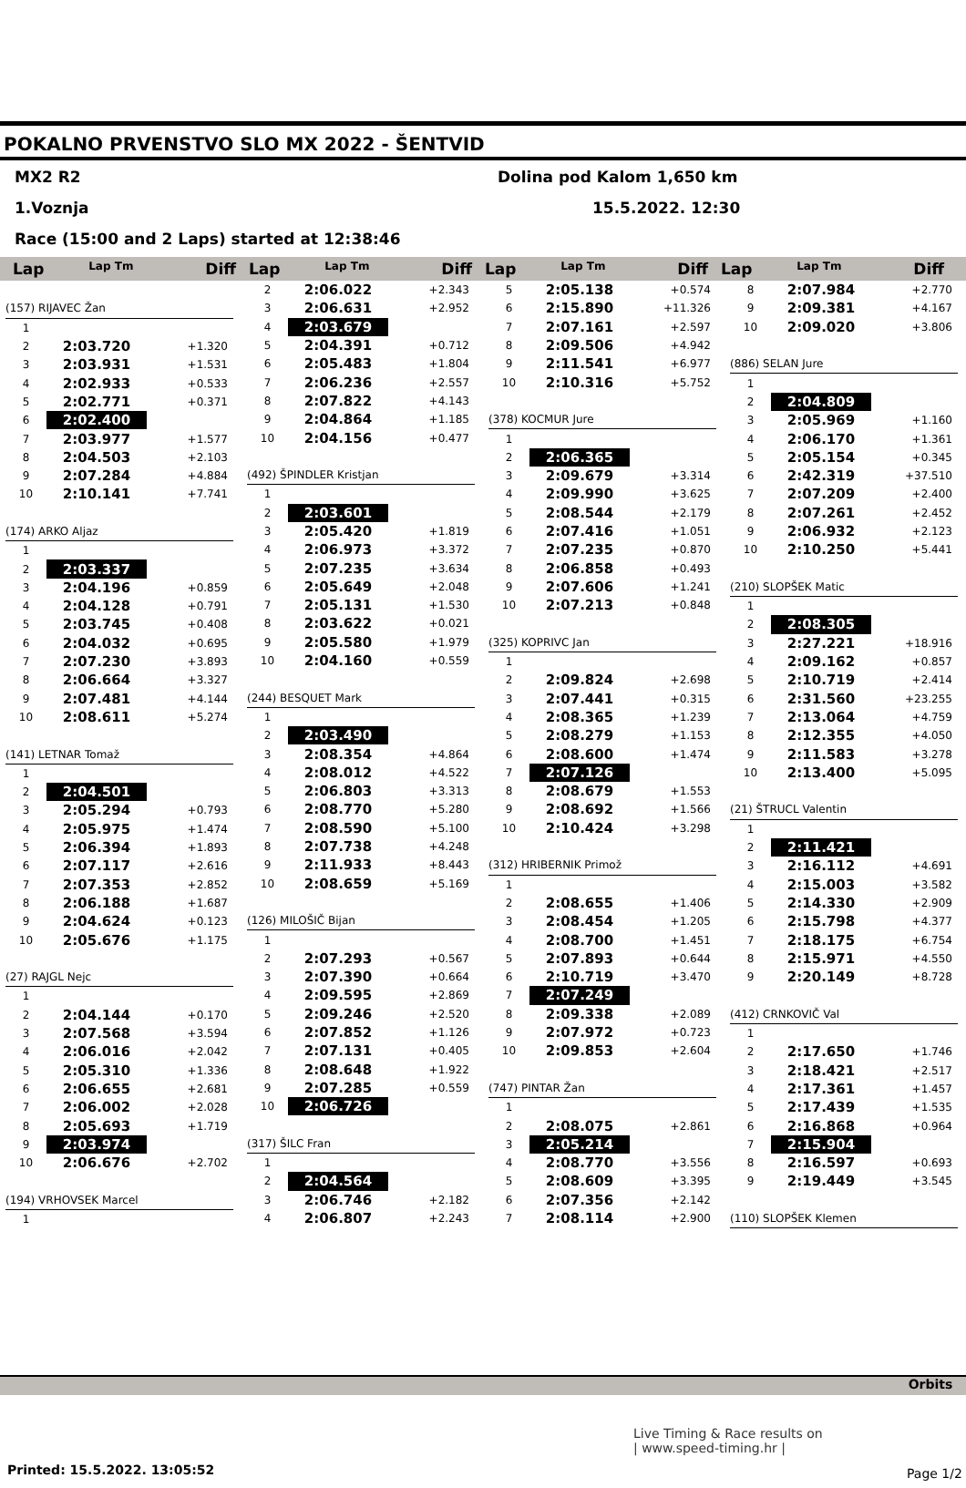POKALNO PRVENSTVO SLO MX 2022 - ŠENTVID
MX2 R2
Dolina pod Kalom 1,650 km
1.Voznja
15.5.2022. 12:30
Race (15:00 and 2 Laps) started at 12:38:46
Lap Lap Tm Diff Lap Lap Tm Diff Lap Lap Tm Diff Lap Lap Tm Diff
| (157) RIJAVEC Žan | | |
| 1 | | |
| 2 | 2:03.720 | +1.320 |
| 3 | 2:03.931 | +1.531 |
| 4 | 2:02.933 | +0.533 |
| 5 | 2:02.771 | +0.371 |
| 6 | 2:02.400 | |
| 7 | 2:03.977 | +1.577 |
| 8 | 2:04.503 | +2.103 |
| 9 | 2:07.284 | +4.884 |
| 10 | 2:10.141 | +7.741 |
| (174) ARKO Aljaz | | |
| 1 | | |
| 2 | 2:03.337 | |
| 3 | 2:04.196 | +0.859 |
| 4 | 2:04.128 | +0.791 |
| 5 | 2:03.745 | +0.408 |
| 6 | 2:04.032 | +0.695 |
| 7 | 2:07.230 | +3.893 |
| 8 | 2:06.664 | +3.327 |
| 9 | 2:07.481 | +4.144 |
| 10 | 2:08.611 | +5.274 |
| (141) LETNAR Tomaž | | |
| 1 | | |
| 2 | 2:04.501 | |
| 3 | 2:05.294 | +0.793 |
| 4 | 2:05.975 | +1.474 |
| 5 | 2:06.394 | +1.893 |
| 6 | 2:07.117 | +2.616 |
| 7 | 2:07.353 | +2.852 |
| 8 | 2:06.188 | +1.687 |
| 9 | 2:04.624 | +0.123 |
| 10 | 2:05.676 | +1.175 |
| (27) RAJGL Nejc | | |
| 1 | | |
| 2 | 2:04.144 | +0.170 |
| 3 | 2:07.568 | +3.594 |
| 4 | 2:06.016 | +2.042 |
| 5 | 2:05.310 | +1.336 |
| 6 | 2:06.655 | +2.681 |
| 7 | 2:06.002 | +2.028 |
| 8 | 2:05.693 | +1.719 |
| 9 | 2:03.974 | |
| 10 | 2:06.676 | +2.702 |
| (194) VRHOVSEK Marcel | | |
| 1 | | |
| 2 | 2:06.022 | +2.343 |
| 3 | 2:06.631 | +2.952 |
| 4 | 2:03.679 | |
| 5 | 2:04.391 | +0.712 |
| 6 | 2:05.483 | +1.804 |
| 7 | 2:06.236 | +2.557 |
| 8 | 2:07.822 | +4.143 |
| 9 | 2:04.864 | +1.185 |
| 10 | 2:04.156 | +0.477 |
| (492) ŠPINDLER Kristjan | | |
| 1 | | |
| 2 | 2:03.601 | |
| 3 | 2:05.420 | +1.819 |
| 4 | 2:06.973 | +3.372 |
| 5 | 2:07.235 | +3.634 |
| 6 | 2:05.649 | +2.048 |
| 7 | 2:05.131 | +1.530 |
| 8 | 2:03.622 | +0.021 |
| 9 | 2:05.580 | +1.979 |
| 10 | 2:04.160 | +0.559 |
| (244) BESQUET Mark | | |
| 1 | | |
| 2 | 2:03.490 | |
| 3 | 2:08.354 | +4.864 |
| 4 | 2:08.012 | +4.522 |
| 5 | 2:06.803 | +3.313 |
| 6 | 2:08.770 | +5.280 |
| 7 | 2:08.590 | +5.100 |
| 8 | 2:07.738 | +4.248 |
| 9 | 2:11.933 | +8.443 |
| 10 | 2:08.659 | +5.169 |
| (126) MILOŠIČ Bijan | | |
| 1 | | |
| 2 | 2:07.293 | +0.567 |
| 3 | 2:07.390 | +0.664 |
| 4 | 2:09.595 | +2.869 |
| 5 | 2:09.246 | +2.520 |
| 6 | 2:07.852 | +1.126 |
| 7 | 2:07.131 | +0.405 |
| 8 | 2:08.648 | +1.922 |
| 9 | 2:07.285 | +0.559 |
| 10 | 2:06.726 | |
| (317) ŠILC Fran | | |
| 1 | | |
| 2 | 2:04.564 | |
| 3 | 2:06.746 | +2.182 |
| 4 | 2:06.807 | +2.243 |
| 5 | 2:05.138 | +0.574 |
| 6 | 2:15.890 | +11.326 |
| 7 | 2:07.161 | +2.597 |
| 8 | 2:09.506 | +4.942 |
| 9 | 2:11.541 | +6.977 |
| 10 | 2:10.316 | +5.752 |
| (378) KOCMUR Jure | | |
| 1 | | |
| 2 | 2:06.365 | |
| 3 | 2:09.679 | +3.314 |
| 4 | 2:09.990 | +3.625 |
| 5 | 2:08.544 | +2.179 |
| 6 | 2:07.416 | +1.051 |
| 7 | 2:07.235 | +0.870 |
| 8 | 2:06.858 | +0.493 |
| 9 | 2:07.606 | +1.241 |
| 10 | 2:07.213 | +0.848 |
| (325) KOPRIVC Jan | | |
| 1 | | |
| 2 | 2:09.824 | +2.698 |
| 3 | 2:07.441 | +0.315 |
| 4 | 2:08.365 | +1.239 |
| 5 | 2:08.279 | +1.153 |
| 6 | 2:08.600 | +1.474 |
| 7 | 2:07.126 | |
| 8 | 2:08.679 | +1.553 |
| 9 | 2:08.692 | +1.566 |
| 10 | 2:10.424 | +3.298 |
| (312) HRIBERNIK Primož | | |
| 1 | | |
| 2 | 2:08.655 | +1.406 |
| 3 | 2:08.454 | +1.205 |
| 4 | 2:08.700 | +1.451 |
| 5 | 2:07.893 | +0.644 |
| 6 | 2:10.719 | +3.470 |
| 7 | 2:07.249 | |
| 8 | 2:09.338 | +2.089 |
| 9 | 2:07.972 | +0.723 |
| 10 | 2:09.853 | +2.604 |
| (747) PINTAR Žan | | |
| 1 | | |
| 2 | 2:08.075 | +2.861 |
| 3 | 2:05.214 | |
| 4 | 2:08.770 | +3.556 |
| 5 | 2:08.609 | +3.395 |
| 6 | 2:07.356 | +2.142 |
| 7 | 2:08.114 | +2.900 |
| 8 | 2:07.984 | +2.770 |
| 9 | 2:09.381 | +4.167 |
| 10 | 2:09.020 | +3.806 |
| (886) SELAN Jure | | |
| 1 | | |
| 2 | 2:04.809 | |
| 3 | 2:05.969 | +1.160 |
| 4 | 2:06.170 | +1.361 |
| 5 | 2:05.154 | +0.345 |
| 6 | 2:42.319 | +37.510 |
| 7 | 2:07.209 | +2.400 |
| 8 | 2:07.261 | +2.452 |
| 9 | 2:06.932 | +2.123 |
| 10 | 2:10.250 | +5.441 |
| (210) SLOPŠEK Matic | | |
| 1 | | |
| 2 | 2:08.305 | |
| 3 | 2:27.221 | +18.916 |
| 4 | 2:09.162 | +0.857 |
| 5 | 2:10.719 | +2.414 |
| 6 | 2:31.560 | +23.255 |
| 7 | 2:13.064 | +4.759 |
| 8 | 2:12.355 | +4.050 |
| 9 | 2:11.583 | +3.278 |
| 10 | 2:13.400 | +5.095 |
| (21) ŠTRUCL Valentin | | |
| 1 | | |
| 2 | 2:11.421 | |
| 3 | 2:16.112 | +4.691 |
| 4 | 2:15.003 | +3.582 |
| 5 | 2:14.330 | +2.909 |
| 6 | 2:15.798 | +4.377 |
| 7 | 2:18.175 | +6.754 |
| 8 | 2:15.971 | +4.550 |
| 9 | 2:20.149 | +8.728 |
| (412) CRNKOVIČ Val | | |
| 1 | | |
| 2 | 2:17.650 | +1.746 |
| 3 | 2:18.421 | +2.517 |
| 4 | 2:17.361 | +1.457 |
| 5 | 2:17.439 | +1.535 |
| 6 | 2:16.868 | +0.964 |
| 7 | 2:15.904 | |
| 8 | 2:16.597 | +0.693 |
| 9 | 2:19.449 | +3.545 |
| (110) SLOPŠEK Klemen | | |
Orbits
Live Timing & Race results on
| www.speed-timing.hr |
Printed: 15.5.2022. 13:05:52 Page 1/2